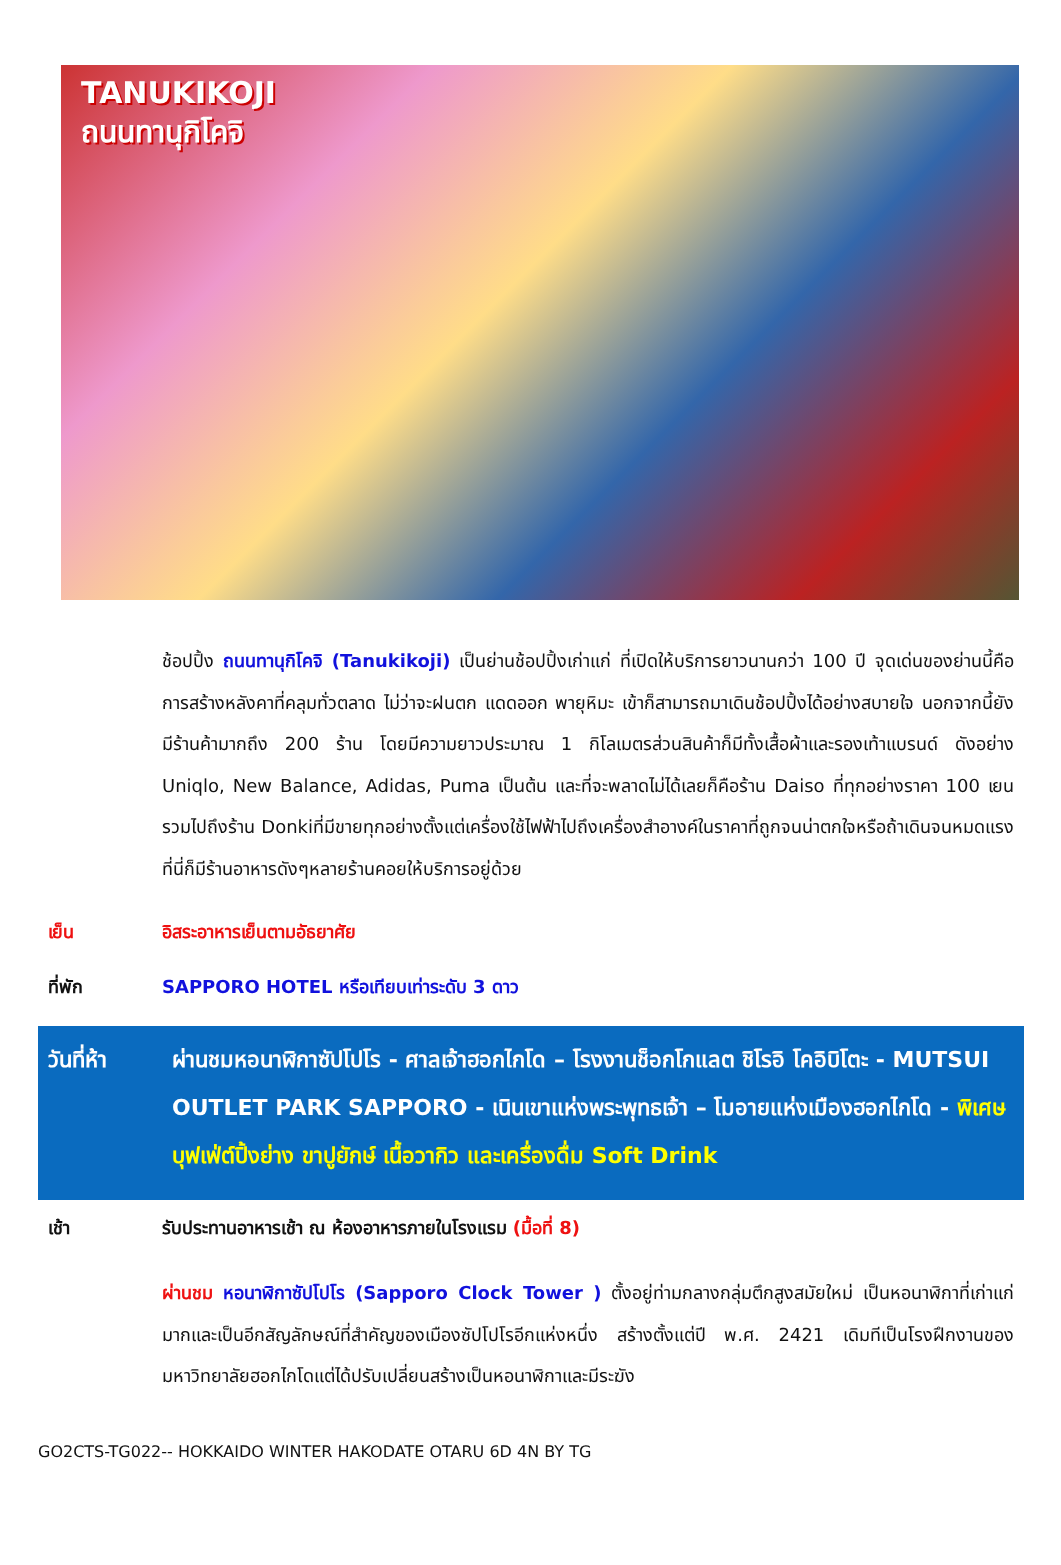TANUKIKOJI
ถนนทานุกิโคจิ
ช้อปปิ้ง ถนนทานุกิโคจิ (Tanukikoji) เป็นย่านช้อปปิ้งเก่าแก่ ที่เปิดให้บริการยาวนานกว่า 100 ปี จุดเด่นของย่านนี้คือการสร้างหลังคาที่คลุมทั่วตลาด ไม่ว่าจะฝนตก แดดออก พายุหิมะ เข้าก็สามารถมาเดินช้อปปิ้งได้อย่างสบายใจ นอกจากนี้ยังมีร้านค้ามากถึง 200 ร้าน โดยมีความยาวประมาณ 1 กิโลเมตรส่วนสินค้าก็มีทั้งเสื้อผ้าและรองเท้าแบรนด์ ดังอย่าง Uniqlo, New Balance, Adidas, Puma เป็นต้น และที่จะพลาดไม่ได้เลยก็คือร้าน Daiso ที่ทุกอย่างราคา 100 เยน รวมไปถึงร้าน Donkiที่มีขายทุกอย่างตั้งแต่เครื่องใช้ไฟฟ้าไปถึงเครื่องสำอางค์ในราคาที่ถูกจนน่าตกใจหรือถ้าเดินจนหมดแรงที่นี่ก็มีร้านอาหารดังๆหลายร้านคอยให้บริการอยู่ด้วย
เย็น อิสระอาหารเย็นตามอัธยาศัย
ที่พัก SAPPORO HOTEL หรือเทียบเท่าระดับ 3 ดาว
วันที่ห้า ผ่านชมหอนาฬิกาซัปโปโร - ศาลเจ้าฮอกไกโด – โรงงานช็อกโกแลต ชิโรอิ โคอิบิโตะ - MUTSUI OUTLET PARK SAPPORO - เนินเขาแห่งพระพุทธเจ้า – โมอายแห่งเมืองฮอกไกโด - พิเศษบุฟเฟ่ต์ปิ้งย่าง ขาปูยักษ์ เนื้อวากิว และเครื่องดื่ม Soft Drink
เช้า รับประทานอาหารเช้า ณ ห้องอาหารภายในโรงแรม (มื้อที่ 8)
ผ่านชม หอนาฬิกาซัปโปโร (Sapporo Clock Tower ) ตั้งอยู่ท่ามกลางกลุ่มตึกสูงสมัยใหม่ เป็นหอนาฬิกาที่เก่าแก่มากและเป็นอีกสัญลักษณ์ที่สำคัญของเมืองซัปโปโรอีกแห่งหนึ่ง สร้างตั้งแต่ปี พ.ศ. 2421 เดิมทีเป็นโรงฝึกงานของมหาวิทยาลัยฮอกไกโดแต่ได้ปรับเปลี่ยนสร้างเป็นหอนาฬิกาและมีระฆัง
GO2CTS-TG022-- HOKKAIDO WINTER HAKODATE OTARU 6D 4N BY TG